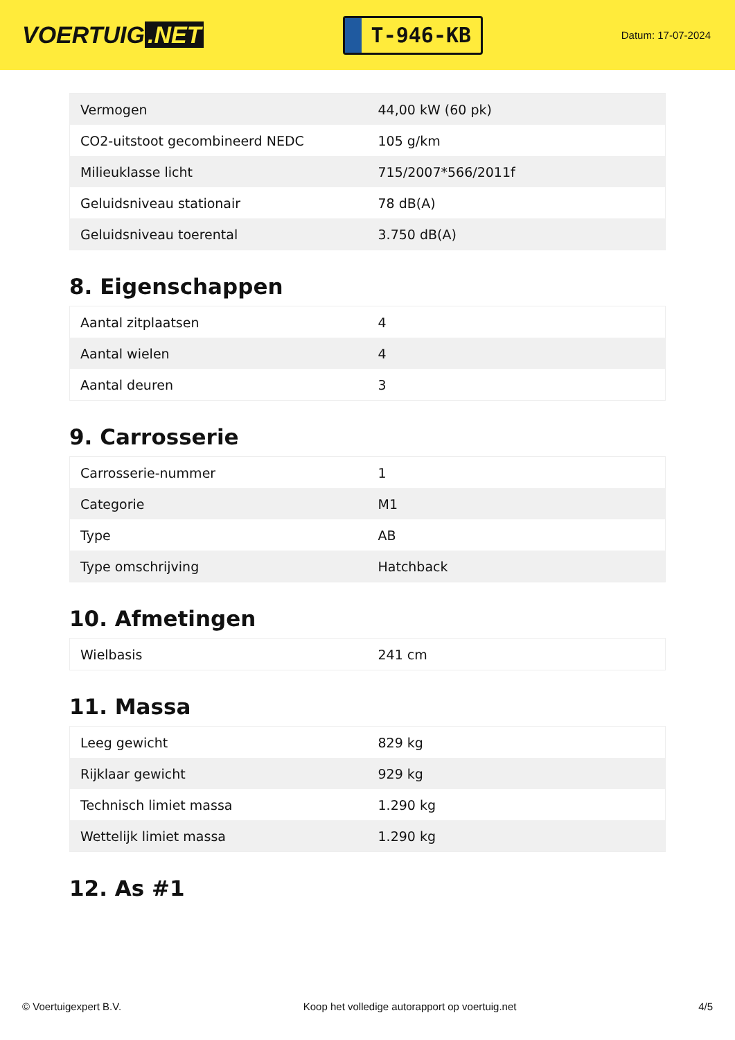VOERTUIG.NET
T-946-KB
Datum: 17-07-2024
| Vermogen | 44,00 kW (60 pk) |
| CO2-uitstoot gecombineerd NEDC | 105 g/km |
| Milieuklasse licht | 715/2007*566/2011f |
| Geluidsniveau stationair | 78 dB(A) |
| Geluidsniveau toerental | 3.750 dB(A) |
8. Eigenschappen
| Aantal zitplaatsen | 4 |
| Aantal wielen | 4 |
| Aantal deuren | 3 |
9. Carrosserie
| Carrosserie-nummer | 1 |
| Categorie | M1 |
| Type | AB |
| Type omschrijving | Hatchback |
10. Afmetingen
| Wielbasis | 241 cm |
11. Massa
| Leeg gewicht | 829 kg |
| Rijklaar gewicht | 929 kg |
| Technisch limiet massa | 1.290 kg |
| Wettelijk limiet massa | 1.290 kg |
12. As #1
© Voertuigexpert B.V. Koop het volledige autorapport op voertuig.net 4/5